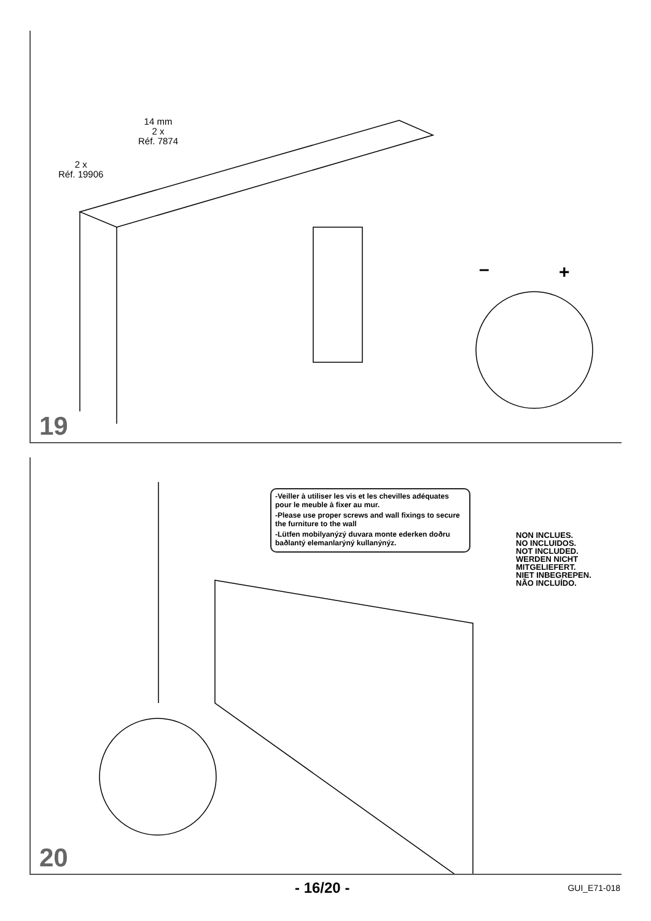2 x
Réf. 19906
14 mm
2 x
Réf. 7874
– +
19
-Veiller à utiliser les vis et les chevilles adéquates pour le meuble à fixer au mur.
-Please use proper screws and wall fixings to secure the furniture to the wall
-Lütfen mobilyanýzý duvara monte ederken doðru baðlantý elemanlarýný kullanýnýz.
NON INCLUES.
NO INCLUIDOS.
NOT INCLUDED.
WERDEN NICHT
MITGELIEFERT.
NIET INBEGREPEN.
NÃO INCLUÍDO.
20
- 16/20 - GUI_E71-018